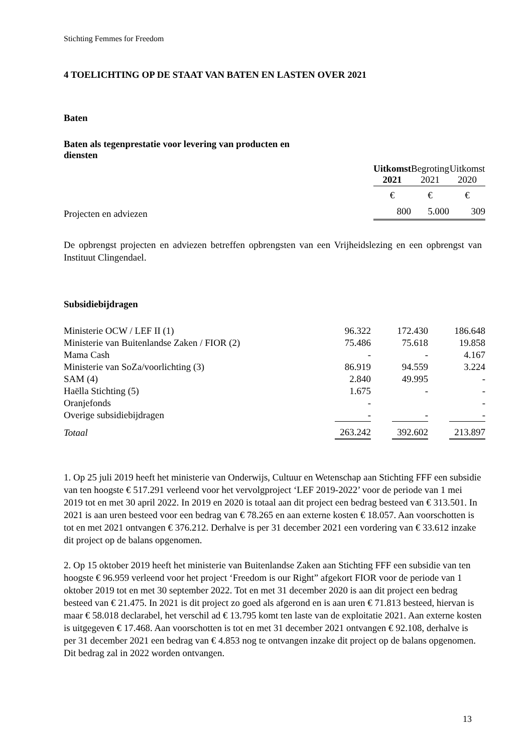Stichting Femmes for Freedom
4 TOELICHTING OP DE STAAT VAN BATEN EN LASTEN OVER 2021
Baten
Baten als tegenprestatie voor levering van producten en diensten
| | Uitkomst 2021 | | Begroting 2021 | | Uitkomst 2020 |
| --- | --- | --- | --- | --- | --- |
| | € | | € | | € |
| Projecten en adviezen | 800 | | 5.000 | | 309 |
De opbrengst projecten en adviezen betreffen opbrengsten van een Vrijheidslezing en een opbrengst van Instituut Clingendael.
Subsidiebijdragen
| Ministerie OCW / LEF II (1) | 96.322 | | 172.430 | | 186.648 |
| Ministerie van Buitenlandse Zaken / FIOR (2) | 75.486 | | 75.618 | | 19.858 |
| Mama Cash | - | | - | | 4.167 |
| Ministerie van SoZa/voorlichting (3) | 86.919 | | 94.559 | | 3.224 |
| SAM (4) | 2.840 | | 49.995 | | - |
| Haëlla Stichting (5) | 1.675 | | - | | - |
| Oranjefonds | - | | | | - |
| Overige subsidiebijdragen | - | | - | | - |
| Totaal | 263.242 | | 392.602 | | 213.897 |
1. Op 25 juli 2019 heeft het ministerie van Onderwijs, Cultuur en Wetenschap aan Stichting FFF een subsidie van ten hoogste € 517.291 verleend voor het vervolgproject ‘LEF 2019-2022’ voor de periode van 1 mei 2019 tot en met 30 april 2022. In 2019 en 2020 is totaal aan dit project een bedrag besteed van € 313.501. In 2021 is aan uren besteed voor een bedrag van € 78.265 en aan externe kosten € 18.057. Aan voorschotten is tot en met 2021 ontvangen € 376.212. Derhalve is per 31 december 2021 een vordering van € 33.612 inzake dit project op de balans opgenomen.
2. Op 15 oktober 2019 heeft het ministerie van Buitenlandse Zaken aan Stichting FFF een subsidie van ten hoogste € 96.959 verleend voor het project ‘Freedom is our Right” afgekort FIOR voor de periode van 1 oktober 2019 tot en met 30 september 2022. Tot en met 31 december 2020 is aan dit project een bedrag besteed van € 21.475. In 2021 is dit project zo goed als afgerond en is aan uren € 71.813 besteed, hiervan is maar € 58.018 declarabel, het verschil ad € 13.795 komt ten laste van de exploitatie 2021. Aan externe kosten is uitgegeven € 17.468. Aan voorschotten is tot en met 31 december 2021 ontvangen € 92.108, derhalve is per 31 december 2021 een bedrag van € 4.853 nog te ontvangen inzake dit project op de balans opgenomen. Dit bedrag zal in 2022 worden ontvangen.
13